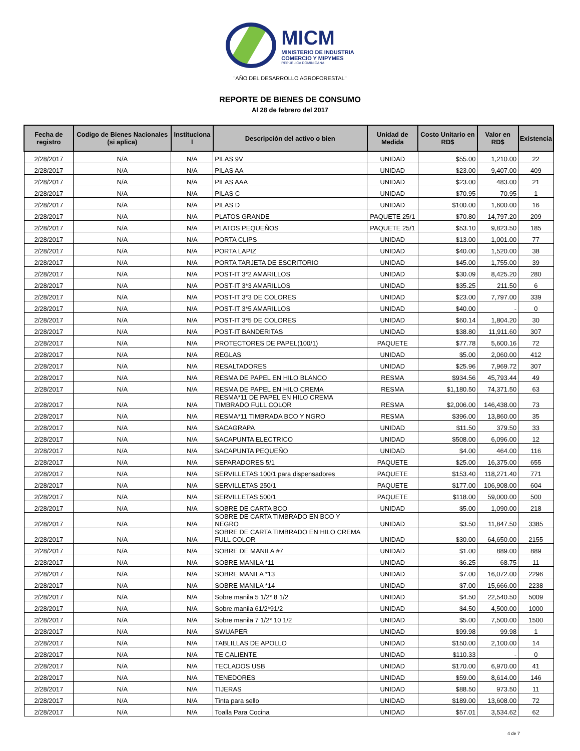MICM
MINISTERIO DE INDUSTRIA
COMERCIO Y MIPYMES
REPÚBLICA DOMINICANA
"AÑO DEL DESARROLLO AGROFORESTAL"
REPORTE DE BIENES DE CONSUMO
Al 28 de febrero del 2017
| Fecha de registro | Codigo de Bienes Nacionales (si aplica) | Instituciona l | Descripción del activo o bien | Unidad de Medida | Costo Unitario en RD$ | Valor en RD$ | Existencia |
| --- | --- | --- | --- | --- | --- | --- | --- |
| 2/28/2017 | N/A | N/A | PILAS 9V | UNIDAD | $55.00 | 1,210.00 | 22 |
| 2/28/2017 | N/A | N/A | PILAS AA | UNIDAD | $23.00 | 9,407.00 | 409 |
| 2/28/2017 | N/A | N/A | PILAS AAA | UNIDAD | $23.00 | 483.00 | 21 |
| 2/28/2017 | N/A | N/A | PILAS C | UNIDAD | $70.95 | 70.95 | 1 |
| 2/28/2017 | N/A | N/A | PILAS D | UNIDAD | $100.00 | 1,600.00 | 16 |
| 2/28/2017 | N/A | N/A | PLATOS GRANDE | PAQUETE 25/1 | $70.80 | 14,797.20 | 209 |
| 2/28/2017 | N/A | N/A | PLATOS PEQUEÑOS | PAQUETE 25/1 | $53.10 | 9,823.50 | 185 |
| 2/28/2017 | N/A | N/A | PORTA CLIPS | UNIDAD | $13.00 | 1,001.00 | 77 |
| 2/28/2017 | N/A | N/A | PORTA LAPIZ | UNIDAD | $40.00 | 1,520.00 | 38 |
| 2/28/2017 | N/A | N/A | PORTA TARJETA DE ESCRITORIO | UNIDAD | $45.00 | 1,755.00 | 39 |
| 2/28/2017 | N/A | N/A | POST-IT 3*2 AMARILLOS | UNIDAD | $30.09 | 8,425.20 | 280 |
| 2/28/2017 | N/A | N/A | POST-IT 3*3 AMARILLOS | UNIDAD | $35.25 | 211.50 | 6 |
| 2/28/2017 | N/A | N/A | POST-IT 3*3 DE COLORES | UNIDAD | $23.00 | 7,797.00 | 339 |
| 2/28/2017 | N/A | N/A | POST-IT 3*5 AMARILLOS | UNIDAD | $40.00 | - | 0 |
| 2/28/2017 | N/A | N/A | POST-IT 3*5 DE COLORES | UNIDAD | $60.14 | 1,804.20 | 30 |
| 2/28/2017 | N/A | N/A | POST-IT BANDERITAS | UNIDAD | $38.80 | 11,911.60 | 307 |
| 2/28/2017 | N/A | N/A | PROTECTORES DE PAPEL(100/1) | PAQUETE | $77.78 | 5,600.16 | 72 |
| 2/28/2017 | N/A | N/A | REGLAS | UNIDAD | $5.00 | 2,060.00 | 412 |
| 2/28/2017 | N/A | N/A | RESALTADORES | UNIDAD | $25.96 | 7,969.72 | 307 |
| 2/28/2017 | N/A | N/A | RESMA DE PAPEL EN HILO BLANCO | RESMA | $934.56 | 45,793.44 | 49 |
| 2/28/2017 | N/A | N/A | RESMA DE PAPEL EN HILO CREMA | RESMA | $1,180.50 | 74,371.50 | 63 |
| 2/28/2017 | N/A | N/A | RESMA*11 DE PAPEL EN HILO CREMA TIMBRADO FULL COLOR | RESMA | $2,006.00 | 146,438.00 | 73 |
| 2/28/2017 | N/A | N/A | RESMA*11 TIMBRADA BCO Y NGRO | RESMA | $396.00 | 13,860.00 | 35 |
| 2/28/2017 | N/A | N/A | SACAGRAPA | UNIDAD | $11.50 | 379.50 | 33 |
| 2/28/2017 | N/A | N/A | SACAPUNTA ELECTRICO | UNIDAD | $508.00 | 6,096.00 | 12 |
| 2/28/2017 | N/A | N/A | SACAPUNTA PEQUEÑO | UNIDAD | $4.00 | 464.00 | 116 |
| 2/28/2017 | N/A | N/A | SEPARADORES 5/1 | PAQUETE | $25.00 | 16,375.00 | 655 |
| 2/28/2017 | N/A | N/A | SERVILLETAS 100/1 para dispensadores | PAQUETE | $153.40 | 118,271.40 | 771 |
| 2/28/2017 | N/A | N/A | SERVILLETAS 250/1 | PAQUETE | $177.00 | 106,908.00 | 604 |
| 2/28/2017 | N/A | N/A | SERVILLETAS 500/1 | PAQUETE | $118.00 | 59,000.00 | 500 |
| 2/28/2017 | N/A | N/A | SOBRE DE CARTA BCO | UNIDAD | $5.00 | 1,090.00 | 218 |
| 2/28/2017 | N/A | N/A | SOBRE DE CARTA TIMBRADO EN BCO Y NEGRO | UNIDAD | $3.50 | 11,847.50 | 3385 |
| 2/28/2017 | N/A | N/A | SOBRE DE CARTA TIMBRADO EN HILO CREMA FULL COLOR | UNIDAD | $30.00 | 64,650.00 | 2155 |
| 2/28/2017 | N/A | N/A | SOBRE DE MANILA #7 | UNIDAD | $1.00 | 889.00 | 889 |
| 2/28/2017 | N/A | N/A | SOBRE MANILA *11 | UNIDAD | $6.25 | 68.75 | 11 |
| 2/28/2017 | N/A | N/A | SOBRE MANILA *13 | UNIDAD | $7.00 | 16,072.00 | 2296 |
| 2/28/2017 | N/A | N/A | SOBRE MANILA *14 | UNIDAD | $7.00 | 15,666.00 | 2238 |
| 2/28/2017 | N/A | N/A | Sobre manila 5 1/2* 8 1/2 | UNIDAD | $4.50 | 22,540.50 | 5009 |
| 2/28/2017 | N/A | N/A | Sobre manila 61/2*91/2 | UNIDAD | $4.50 | 4,500.00 | 1000 |
| 2/28/2017 | N/A | N/A | Sobre manila 7 1/2* 10 1/2 | UNIDAD | $5.00 | 7,500.00 | 1500 |
| 2/28/2017 | N/A | N/A | SWUAPER | UNIDAD | $99.98 | 99.98 | 1 |
| 2/28/2017 | N/A | N/A | TABLILLAS DE APOLLO | UNIDAD | $150.00 | 2,100.00 | 14 |
| 2/28/2017 | N/A | N/A | TE CALIENTE | UNIDAD | $110.33 | - | 0 |
| 2/28/2017 | N/A | N/A | TECLADOS USB | UNIDAD | $170.00 | 6,970.00 | 41 |
| 2/28/2017 | N/A | N/A | TENEDORES | UNIDAD | $59.00 | 8,614.00 | 146 |
| 2/28/2017 | N/A | N/A | TIJERAS | UNIDAD | $88.50 | 973.50 | 11 |
| 2/28/2017 | N/A | N/A | Tinta para sello | UNIDAD | $189.00 | 13,608.00 | 72 |
| 2/28/2017 | N/A | N/A | Toalla Para Cocina | UNIDAD | $57.01 | 3,534.62 | 62 |
4 de 7